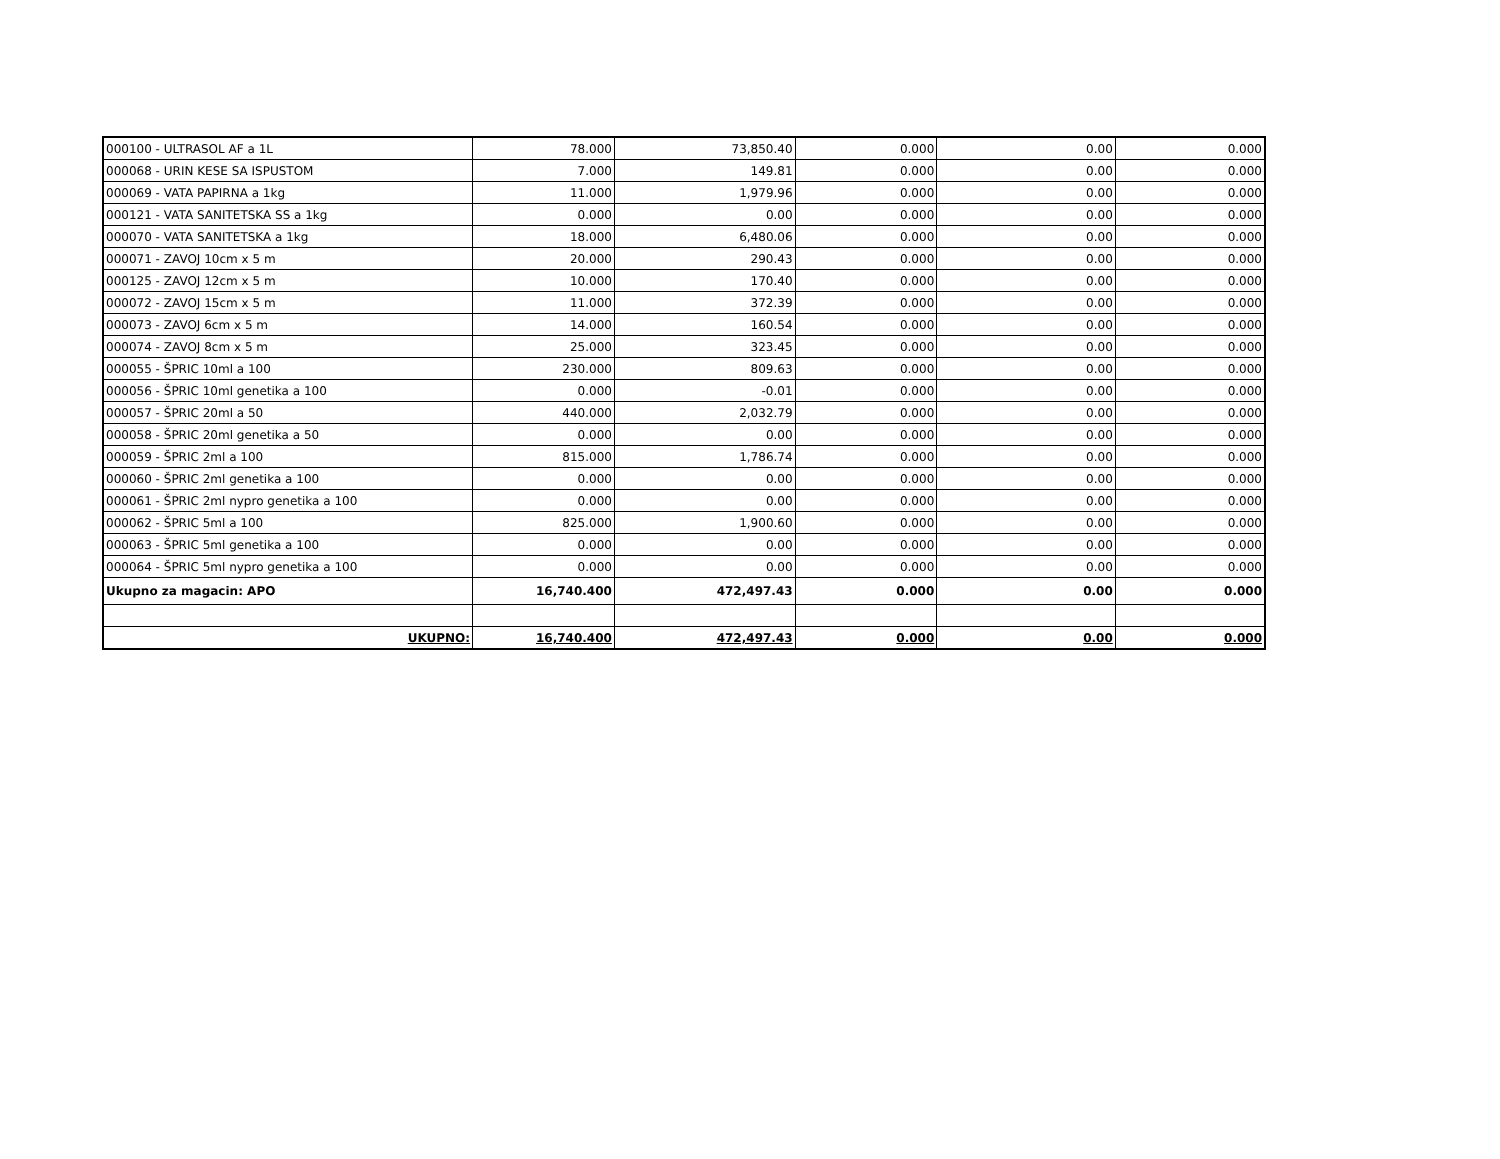| 000100 - ULTRASOL AF a 1L | 78.000 | 73,850.40 | 0.000 | 0.00 | 0.000 |
| 000068 - URIN KESE SA ISPUSTOM | 7.000 | 149.81 | 0.000 | 0.00 | 0.000 |
| 000069 - VATA PAPIRNA a 1kg | 11.000 | 1,979.96 | 0.000 | 0.00 | 0.000 |
| 000121 - VATA SANITETSKA SS a 1kg | 0.000 | 0.00 | 0.000 | 0.00 | 0.000 |
| 000070 - VATA SANITETSKA a 1kg | 18.000 | 6,480.06 | 0.000 | 0.00 | 0.000 |
| 000071 - ZAVOJ 10cm x 5 m | 20.000 | 290.43 | 0.000 | 0.00 | 0.000 |
| 000125 - ZAVOJ 12cm x 5 m | 10.000 | 170.40 | 0.000 | 0.00 | 0.000 |
| 000072 - ZAVOJ 15cm x 5 m | 11.000 | 372.39 | 0.000 | 0.00 | 0.000 |
| 000073 - ZAVOJ 6cm x 5 m | 14.000 | 160.54 | 0.000 | 0.00 | 0.000 |
| 000074 - ZAVOJ 8cm x 5 m | 25.000 | 323.45 | 0.000 | 0.00 | 0.000 |
| 000055 - ŠPRIC 10ml a 100 | 230.000 | 809.63 | 0.000 | 0.00 | 0.000 |
| 000056 - ŠPRIC 10ml genetika a 100 | 0.000 | -0.01 | 0.000 | 0.00 | 0.000 |
| 000057 - ŠPRIC 20ml a 50 | 440.000 | 2,032.79 | 0.000 | 0.00 | 0.000 |
| 000058 - ŠPRIC 20ml genetika a 50 | 0.000 | 0.00 | 0.000 | 0.00 | 0.000 |
| 000059 - ŠPRIC 2ml a 100 | 815.000 | 1,786.74 | 0.000 | 0.00 | 0.000 |
| 000060 - ŠPRIC 2ml genetika a 100 | 0.000 | 0.00 | 0.000 | 0.00 | 0.000 |
| 000061 - ŠPRIC 2ml nypro genetika a 100 | 0.000 | 0.00 | 0.000 | 0.00 | 0.000 |
| 000062 - ŠPRIC 5ml a 100 | 825.000 | 1,900.60 | 0.000 | 0.00 | 0.000 |
| 000063 - ŠPRIC 5ml genetika a 100 | 0.000 | 0.00 | 0.000 | 0.00 | 0.000 |
| 000064 - ŠPRIC 5ml nypro genetika a 100 | 0.000 | 0.00 | 0.000 | 0.00 | 0.000 |
| Ukupno za magacin: APO | 16,740.400 | 472,497.43 | 0.000 | 0.00 | 0.000 |
| UKUPNO: | 16,740.400 | 472,497.43 | 0.000 | 0.00 | 0.000 |